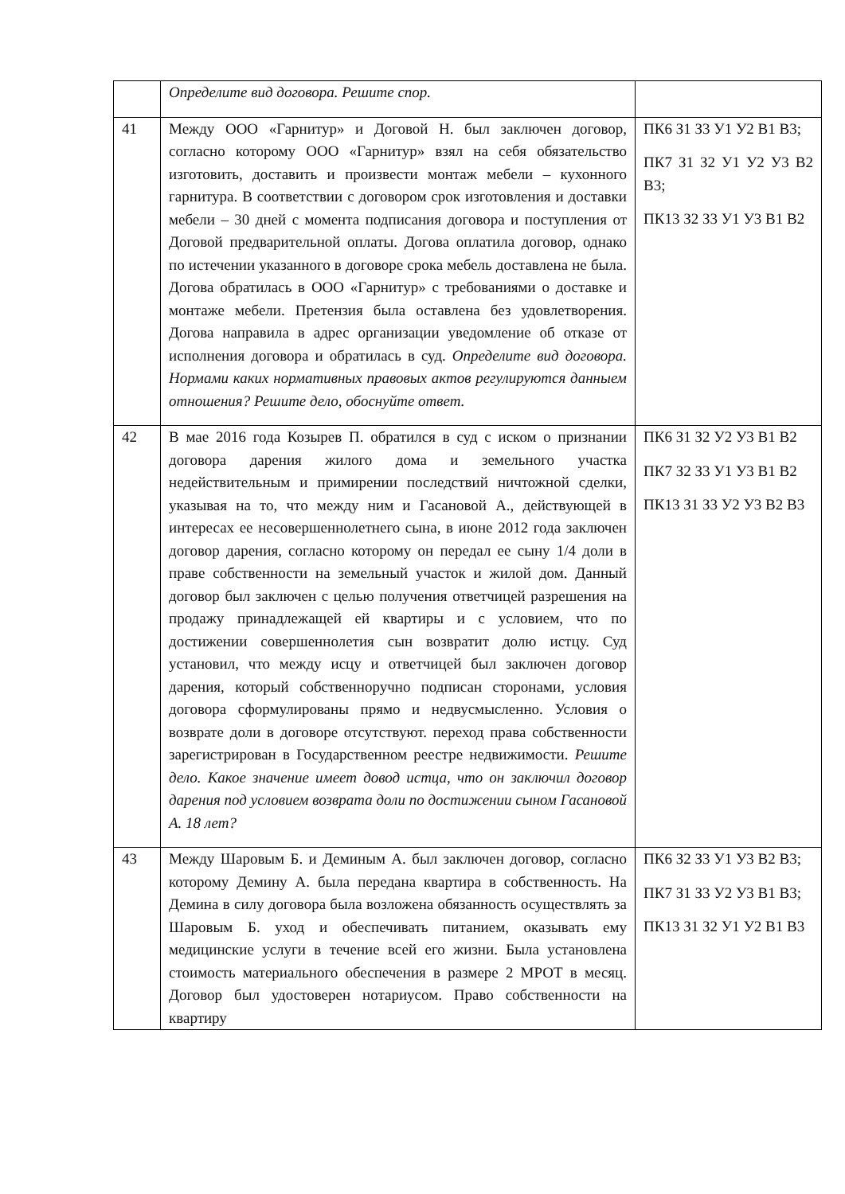| | Определите вид договора. Решите спор. | |
| 41 | Между ООО «Гарнитур» и Договой Н. был заключен договор, согласно которому ООО «Гарнитур» взял на себя обязательство изготовить, доставить и произвести монтаж мебели – кухонного гарнитура. В соответствии с договором срок изготовления и доставки мебели – 30 дней с момента подписания договора и поступления от Договой предварительной оплаты. Догова оплатила договор, однако по истечении указанного в договоре срока мебель доставлена не была. Догова обратилась в ООО «Гарнитур» с требованиями о доставке и монтаже мебели. Претензия была оставлена без удовлетворения. Догова направила в адрес организации уведомление об отказе от исполнения договора и обратилась в суд. Определите вид договора. Нормами каких нормативных правовых актов регулируются данныем отношения? Решите дело, обоснуйте ответ. | ПК6 З1 З3 У1 У2 В1 В3; ПК7 З1 З2 У1 У2 У3 В2 В3; ПК13 З2 З3 У1 У3 В1 В2 |
| 42 | В мае 2016 года Козырев П. обратился в суд с иском о признании договора дарения жилого дома и земельного участка недействительным и примирении последствий ничтожной сделки, указывая на то, что между ним и Гасановой А., действующей в интересах ее несовершеннолетнего сына, в июне 2012 года заключен договор дарения, согласно которому он передал ее сыну 1/4 доли в праве собственности на земельный участок и жилой дом. Данный договор был заключен с целью получения ответчицей разрешения на продажу принадлежащей ей квартиры и с условием, что по достижении совершеннолетия сын возвратит долю истцу. Суд установил, что между исцу и ответчицей был заключен договор дарения, который собственноручно подписан сторонами, условия договора сформулированы прямо и недвусмысленно. Условия о возврате доли в договоре отсутствуют. переход права собственности зарегистрирован в Государственном реестре недвижимости. Решите дело. Какое значение имеет довод истца, что он заключил договор дарения под условием возврата доли по достижении сыном Гасановой А. 18 лет? | ПК6 З1 З2 У2 У3 В1 В2 ПК7 З2 З3 У1 У3 В1 В2 ПК13 З1 З3 У2 У3 В2 В3 |
| 43 | Между Шаровым Б. и Деминым А. был заключен договор, согласно которому Демину А. была передана квартира в собственность. На Демина в силу договора была возложена обязанность осуществлять за Шаровым Б. уход и обеспечивать питанием, оказывать ему медицинские услуги в течение всей его жизни. Была установлена стоимость материального обеспечения в размере 2 МРОТ в месяц. Договор был удостоверен нотариусом. Право собственности на квартиру | ПК6 З2 З3 У1 У3 В2 В3; ПК7 З1 З3 У2 У3 В1 В3; ПК13 З1 З2 У1 У2 В1 В3 |